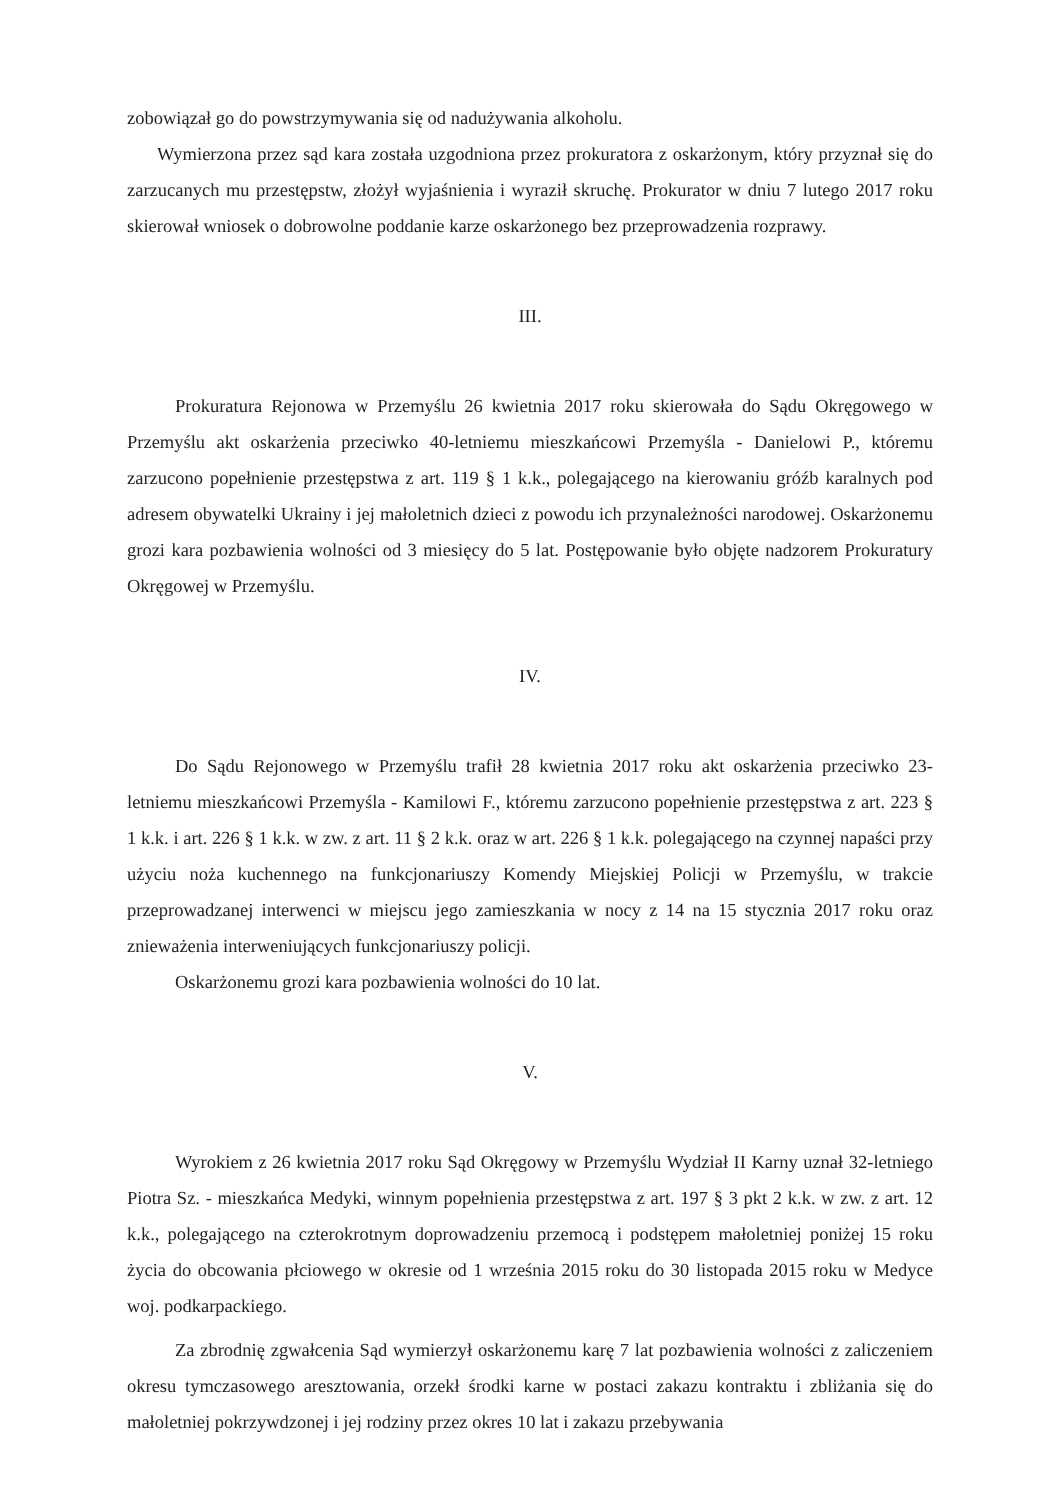zobowiązał go do powstrzymywania się od nadużywania alkoholu.
Wymierzona przez sąd kara została uzgodniona przez prokuratora z oskarżonym, który przyznał się do zarzucanych mu przestępstw, złożył wyjaśnienia i wyraził skruchę. Prokurator w dniu 7 lutego 2017 roku skierował wniosek o dobrowolne poddanie karze oskarżonego bez przeprowadzenia rozprawy.
III.
Prokuratura Rejonowa w Przemyślu 26 kwietnia 2017 roku skierowała do Sądu Okręgowego w Przemyślu akt oskarżenia przeciwko 40-letniemu mieszkańcowi Przemyśla - Danielowi P., któremu zarzucono popełnienie przestępstwa z art. 119 § 1 k.k., polegającego na kierowaniu gróźb karalnych pod adresem obywatelki Ukrainy i jej małoletnich dzieci z powodu ich przynależności narodowej. Oskarżonemu grozi kara pozbawienia wolności od 3 miesięcy do 5 lat. Postępowanie było objęte nadzorem Prokuratury Okręgowej w Przemyślu.
IV.
Do Sądu Rejonowego w Przemyślu trafił 28 kwietnia 2017 roku akt oskarżenia przeciwko 23-letniemu mieszkańcowi Przemyśla - Kamilowi F., któremu zarzucono popełnienie przestępstwa z art. 223 § 1 k.k. i art. 226 § 1 k.k. w zw. z art. 11 § 2 k.k. oraz w art. 226 § 1 k.k. polegającego na czynnej napaści przy użyciu noża kuchennego na funkcjonariuszy Komendy Miejskiej Policji w Przemyślu, w trakcie przeprowadzanej interwenci w miejscu jego zamieszkania w nocy z 14 na 15 stycznia 2017 roku oraz znieważenia interweniujących funkcjonariuszy policji.
Oskarżonemu grozi kara pozbawienia wolności do 10 lat.
V.
Wyrokiem z 26 kwietnia 2017 roku Sąd Okręgowy w Przemyślu Wydział II Karny uznał 32-letniego Piotra Sz. - mieszkańca Medyki, winnym popełnienia przestępstwa z art. 197 § 3 pkt 2 k.k. w zw. z art. 12 k.k., polegającego na czterokrotnym doprowadzeniu przemocą i podstępem małoletniej poniżej 15 roku życia do obcowania płciowego w okresie od 1 września 2015 roku do 30 listopada 2015 roku w Medyce woj. podkarpackiego.
Za zbrodnię zgwałcenia Sąd wymierzył oskarżonemu karę 7 lat pozbawienia wolności z zaliczeniem okresu tymczasowego aresztowania, orzekł środki karne w postaci zakazu kontraktu i zbliżania się do małoletniej pokrzywdzonej i jej rodziny przez okres 10 lat i zakazu przebywania